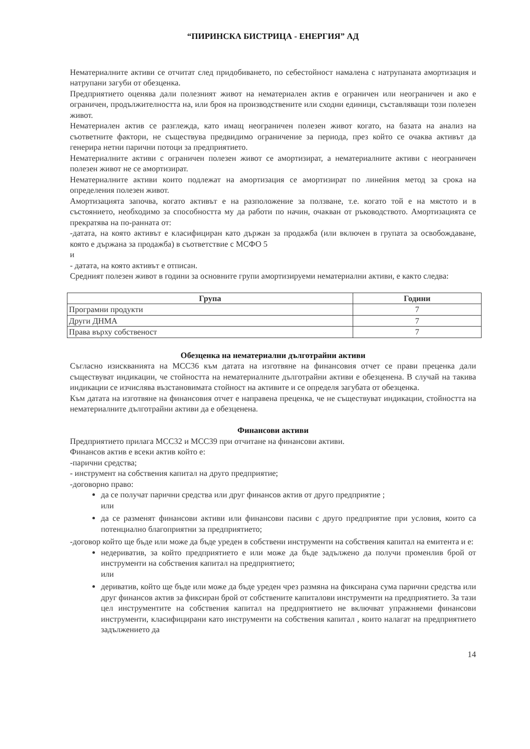“ПИРИНСКА БИСТРИЦА - ЕНЕРГИЯ” АД
Нематериалните активи се отчитат след придобиването, по себестойност намалена с натрупаната амортизация и натрупани загуби от обезценка.
Предприятието оценява дали полезният живот на нематериален актив е ограничен или неограничен и ако е ограничен, продължителността на, или броя на производствените или сходни единици, съставляващи този полезен живот.
Нематериален актив се разглежда, като имащ неограничен полезен живот когато, на базата на анализ на съответните фактори, не съществува предвидимо ограничение за периода, през който се очаква активът да генерира нетни парични потоци за предприятието.
Нематериалните активи с ограничен полезен живот се амортизират, а нематериалните активи с неограничен полезен живот не се амортизират.
Нематериалните активи които подлежат на амортизация се амортизират по линейния метод за срока на определения полезен живот.
Амортизацията започва, когато активът е на разположение за ползване, т.е. когато той е на мястото и в състоянието, необходимо за способността му да работи по начин, очакван от ръководството. Амортизацията се прекратява на по-ранната от:
-датата, на която активът е класифициран като държан за продажба (или включен в групата за освобождаване, която е държана за продажба) в съответствие с МСФО 5
и
- датата, на която активът е отписан.
Средният полезен живот в години за основните групи амортизируеми нематериални активи, е както следва:
| Група | Години |
| --- | --- |
| Програмни продукти | 7 |
| Други ДНМА | 7 |
| Права върху собственост | 7 |
Обезценка на нематериални дълготрайни активи
Съгласно изискванията на МСС36 към датата на изготвяне на финансовия отчет се прави преценка дали съществуват индикации, че стойността на нематериалните дълготрайни активи е обезценена. В случай на такива индикации се изчислява възстановимата стойност на активите и се определя загубата от обезценка.
Към датата на изготвяне на финансовия отчет е направена преценка, че не съществуват индикации, стойността на нематериалните дълготрайни активи да е обезценена.
Финансови активи
Предприятието прилага МСС32 и МСС39 при отчитане на финансови активи.
Финансов актив е всеки актив който е:
-парични средства;
- инструмент на собствения капитал на друго предприятие;
-договорно право:
да се получат парични средства или друг финансов актив от друго предприятие ;
или
да се разменят финансови активи или финансови пасиви с друго предприятие при условия, които са потенциално благоприятни за предприятието;
-договор който ще бъде или може да бъде уреден в собствени инструменти на собствения капитал на емитента и е:
недериватив, за който предприятието е или може да бъде задължено да получи променлив брой от инструменти на собствения капитал на предприятието;
или
дериватив, който ще бъде или може да бъде уреден чрез размяна на фиксирана сума парични средства или друг финансов актив за фиксиран брой от собствените капиталови инструменти на предприятието. За тази цел инструментите на собствения капитал на предприятието не включват упражняеми финансови инструменти, класифицирани като инструменти на собствения капитал , които налагат на предприятието задължението да
14